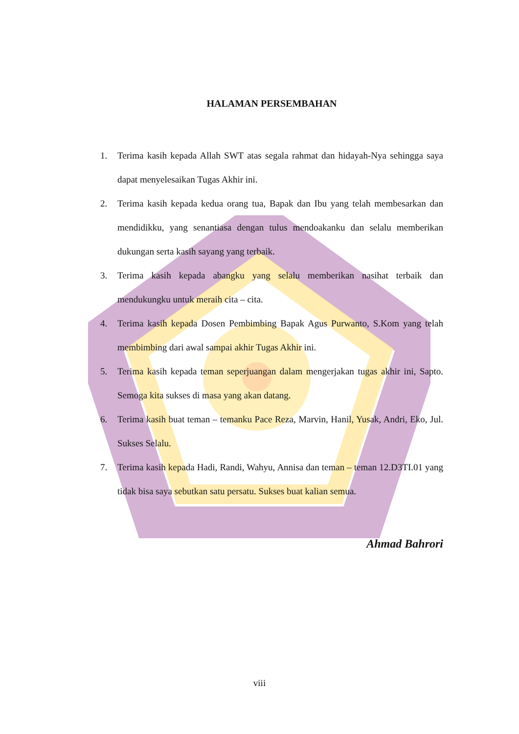HALAMAN PERSEMBAHAN
1. Terima kasih kepada Allah SWT atas segala rahmat dan hidayah-Nya sehingga saya dapat menyelesaikan Tugas Akhir ini.
2. Terima kasih kepada kedua orang tua, Bapak dan Ibu yang telah membesarkan dan mendidikku, yang senantiasa dengan tulus mendoakanku dan selalu memberikan dukungan serta kasih sayang yang terbaik.
3. Terima kasih kepada abangku yang selalu memberikan nasihat terbaik dan mendukungku untuk meraih cita – cita.
4. Terima kasih kepada Dosen Pembimbing Bapak Agus Purwanto, S.Kom yang telah membimbing dari awal sampai akhir Tugas Akhir ini.
5. Terima kasih kepada teman seperjuangan dalam mengerjakan tugas akhir ini, Sapto. Semoga kita sukses di masa yang akan datang.
6. Terima kasih buat teman – temanku Pace Reza, Marvin, Hanil, Yusak, Andri, Eko, Jul. Sukses Selalu.
7. Terima kasih kepada Hadi, Randi, Wahyu, Annisa dan teman – teman 12.D3TI.01 yang tidak bisa saya sebutkan satu persatu. Sukses buat kalian semua.
Ahmad Bahrori
viii